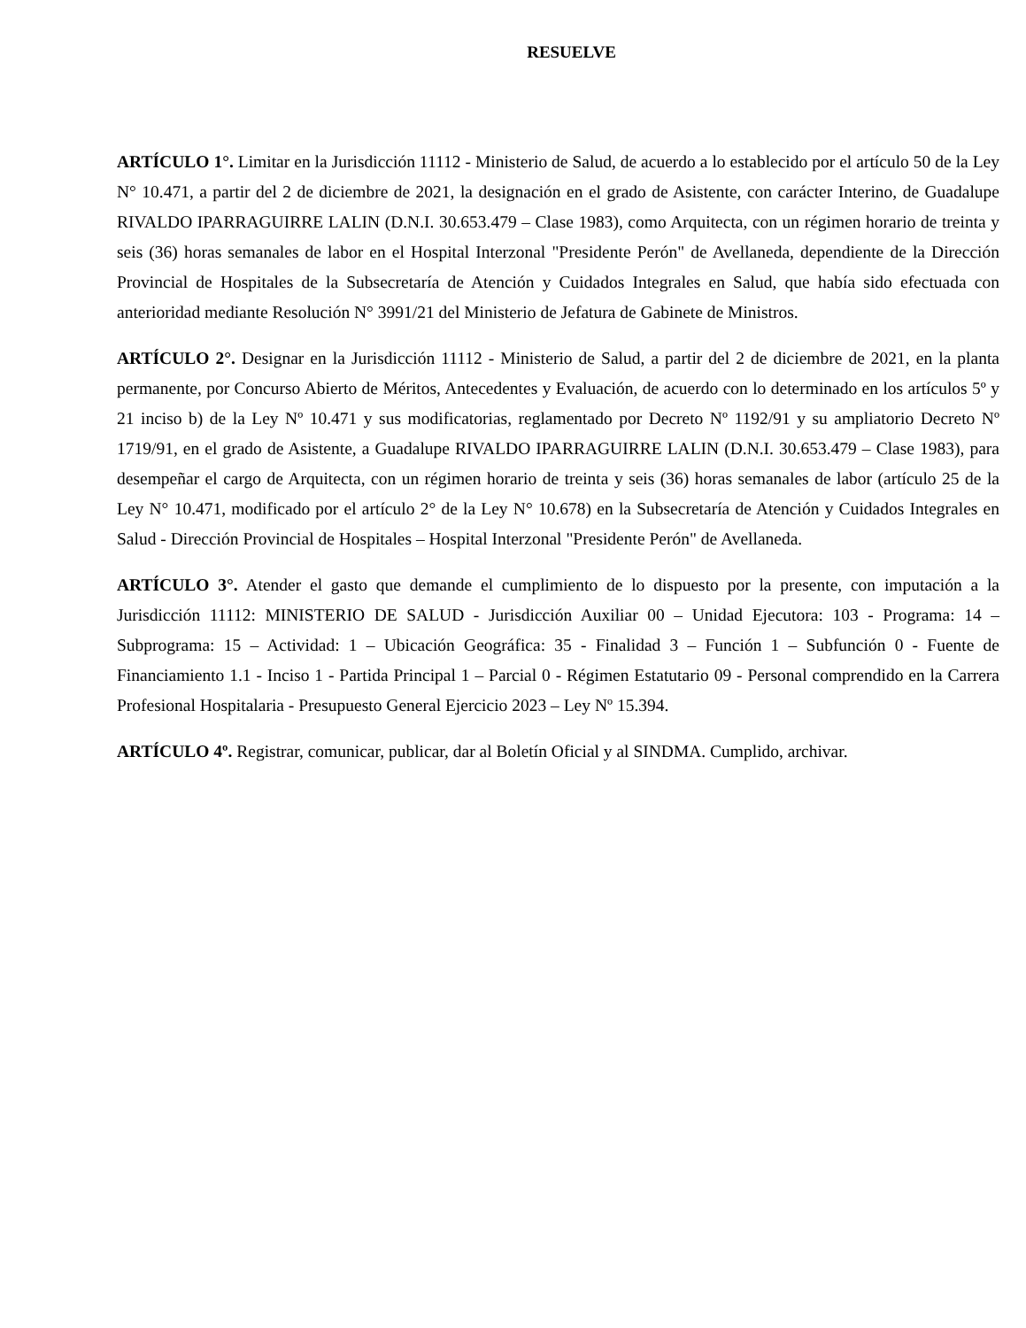RESUELVE
ARTÍCULO 1°. Limitar en la Jurisdicción 11112 - Ministerio de Salud, de acuerdo a lo establecido por el artículo 50 de la Ley N° 10.471, a partir del 2 de diciembre de 2021, la designación en el grado de Asistente, con carácter Interino, de Guadalupe RIVALDO IPARRAGUIRRE LALIN (D.N.I. 30.653.479 – Clase 1983), como Arquitecta, con un régimen horario de treinta y seis (36) horas semanales de labor en el Hospital Interzonal "Presidente Perón" de Avellaneda, dependiente de la Dirección Provincial de Hospitales de la Subsecretaría de Atención y Cuidados Integrales en Salud, que había sido efectuada con anterioridad mediante Resolución N° 3991/21 del Ministerio de Jefatura de Gabinete de Ministros.
ARTÍCULO 2°. Designar en la Jurisdicción 11112 - Ministerio de Salud, a partir del 2 de diciembre de 2021, en la planta permanente, por Concurso Abierto de Méritos, Antecedentes y Evaluación, de acuerdo con lo determinado en los artículos 5º y 21 inciso b) de la Ley Nº 10.471 y sus modificatorias, reglamentado por Decreto Nº 1192/91 y su ampliatorio Decreto Nº 1719/91, en el grado de Asistente, a Guadalupe RIVALDO IPARRAGUIRRE LALIN (D.N.I. 30.653.479 – Clase 1983), para desempeñar el cargo de Arquitecta, con un régimen horario de treinta y seis (36) horas semanales de labor (artículo 25 de la Ley N° 10.471, modificado por el artículo 2° de la Ley N° 10.678) en la Subsecretaría de Atención y Cuidados Integrales en Salud - Dirección Provincial de Hospitales – Hospital Interzonal "Presidente Perón" de Avellaneda.
ARTÍCULO 3°. Atender el gasto que demande el cumplimiento de lo dispuesto por la presente, con imputación a la Jurisdicción 11112: MINISTERIO DE SALUD - Jurisdicción Auxiliar 00 – Unidad Ejecutora: 103 - Programa: 14 – Subprograma: 15 – Actividad: 1 – Ubicación Geográfica: 35 - Finalidad 3 – Función 1 – Subfunción 0 - Fuente de Financiamiento 1.1 - Inciso 1 - Partida Principal 1 – Parcial 0 - Régimen Estatutario 09 - Personal comprendido en la Carrera Profesional Hospitalaria - Presupuesto General Ejercicio 2023 – Ley Nº 15.394.
ARTÍCULO 4º. Registrar, comunicar, publicar, dar al Boletín Oficial y al SINDMA. Cumplido, archivar.